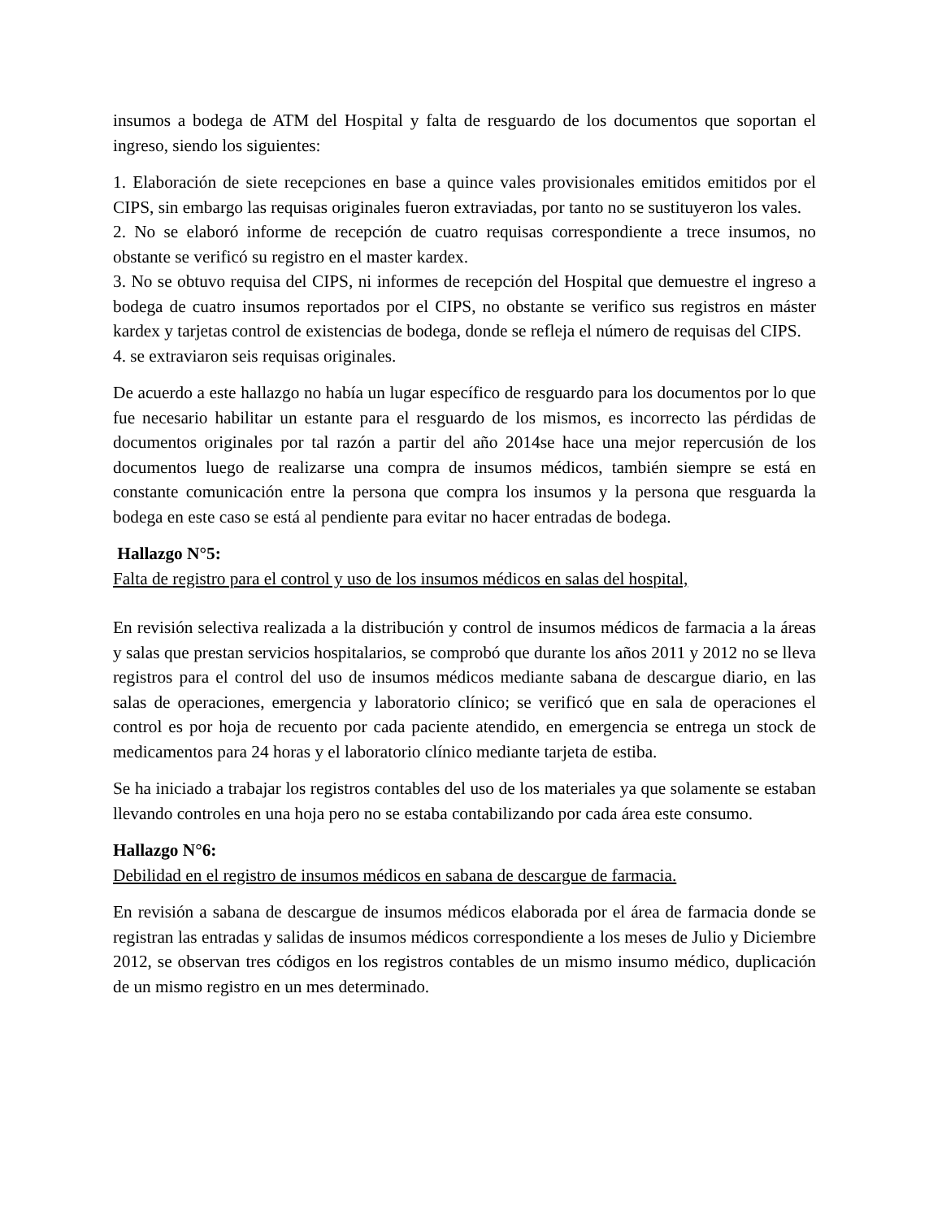insumos a bodega de ATM del Hospital y falta de resguardo de los documentos que soportan el ingreso, siendo los siguientes:
1. Elaboración de siete recepciones en base a quince vales provisionales emitidos emitidos por el CIPS, sin embargo las requisas originales fueron extraviadas, por tanto no se sustituyeron los vales.
2. No se elaboró informe de recepción de cuatro requisas correspondiente a trece insumos, no obstante se verificó su registro en el master kardex.
3. No se obtuvo requisa del CIPS, ni informes de recepción del Hospital que demuestre el ingreso a bodega de cuatro insumos reportados por el CIPS, no obstante se verifico sus registros en máster kardex y tarjetas control de existencias de bodega, donde se refleja el número de requisas del CIPS.
4. se extraviaron seis requisas originales.
De acuerdo a este hallazgo no había un lugar específico de resguardo para los documentos por lo que fue necesario habilitar un estante para el resguardo de los mismos, es incorrecto las pérdidas de documentos originales por tal razón a partir del año 2014se hace una mejor repercusión de los documentos luego de realizarse una compra de insumos médicos, también siempre se está en constante comunicación entre la persona que compra los insumos y la persona que resguarda la bodega en este caso se está al pendiente para evitar no hacer entradas de bodega.
Hallazgo N°5:
Falta de registro para el control y uso de los insumos médicos en salas del hospital,
En revisión selectiva realizada a la distribución y control de insumos médicos de farmacia a la áreas y salas que prestan servicios hospitalarios, se comprobó que durante los años 2011 y 2012 no se lleva registros para el control del uso de insumos médicos mediante sabana de descargue diario, en las salas de operaciones, emergencia y laboratorio clínico; se verificó que en sala de operaciones el control es por hoja de recuento por cada paciente atendido, en emergencia se entrega un stock de medicamentos para 24 horas y el laboratorio clínico mediante tarjeta de estiba.
Se ha iniciado a trabajar los registros contables del uso de los materiales ya que solamente se estaban llevando controles en una hoja pero no se estaba contabilizando por cada área este consumo.
Hallazgo N°6:
Debilidad en el registro de insumos médicos en sabana de descargue de farmacia.
En revisión a sabana de descargue de insumos médicos elaborada por el área de farmacia donde se registran las entradas y salidas de insumos médicos correspondiente a los meses de Julio y Diciembre 2012, se observan tres códigos en los registros contables de un mismo insumo médico, duplicación de un mismo registro en un mes determinado.